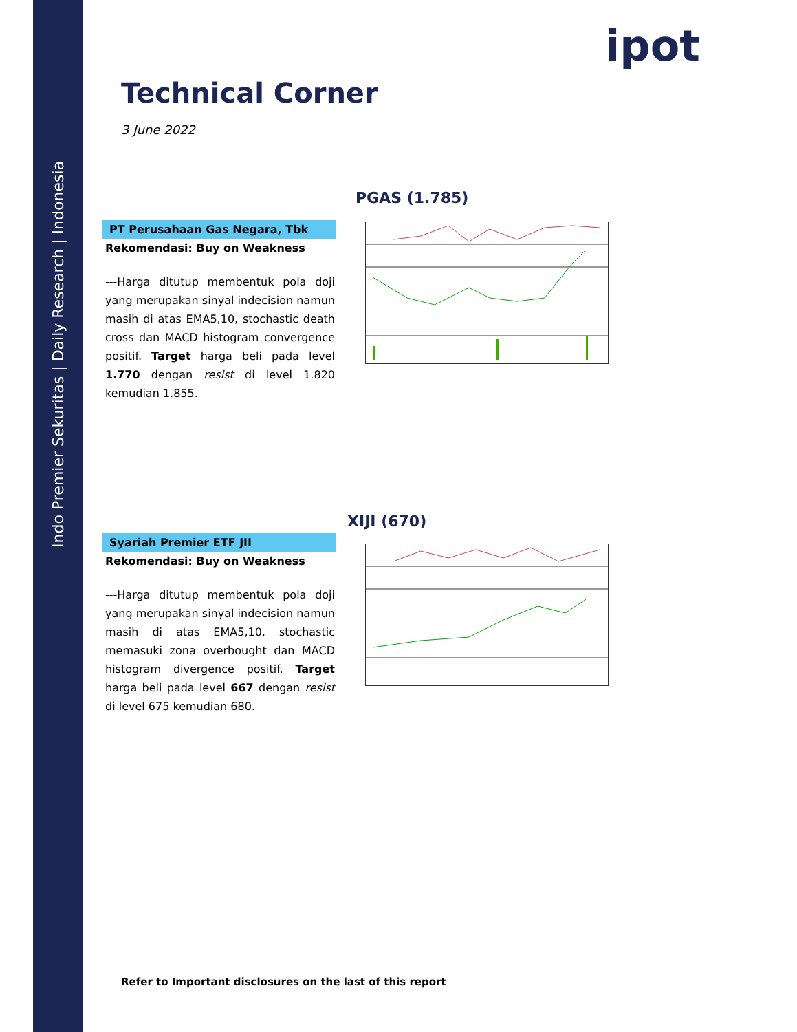Indo Premier Sekuritas | Daily Research | Indonesia
ipot
Technical Corner
3 June 2022
PGAS (1.785)
PT Perusahaan Gas Negara, Tbk
Rekomendasi: Buy on Weakness
---Harga ditutup membentuk pola doji yang merupakan sinyal indecision namun masih di atas EMA5,10, stochastic death cross dan MACD histogram convergence positif. Target harga beli pada level 1.770 dengan resist di level 1.820 kemudian 1.855.
XIJI (670)
Syariah Premier ETF JII
Rekomendasi: Buy on Weakness
---Harga ditutup membentuk pola doji yang merupakan sinyal indecision namun masih di atas EMA5,10, stochastic memasuki zona overbought dan MACD histogram divergence positif. Target harga beli pada level 667 dengan resist di level 675 kemudian 680.
Refer to Important disclosures on the last of this report